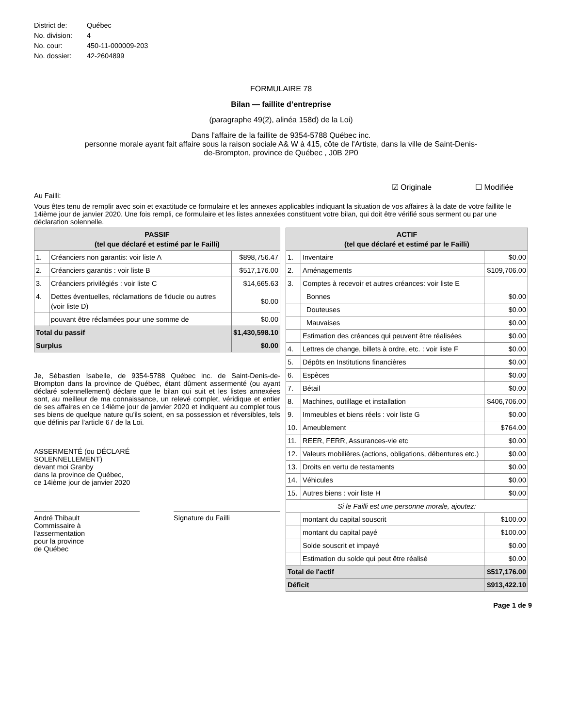| District de: | Québec |
| No. division: | 4 |
| No. cour: | 450-11-000009-203 |
| No. dossier: | 42-2604899 |
FORMULAIRE 78
Bilan — faillite d’entreprise
(paragraphe 49(2), alinéa 158d) de la Loi)
Dans l'affaire de la faillite de 9354-5788 Québec inc.
personne morale ayant fait affaire sous la raison sociale A& W à 415, côte de l'Artiste, dans la ville de Saint-Denis-
de-Brompton, province de Québec , J0B 2P0
☑ Originale ☐ Modifiée
Au Failli:
Vous êtes tenu de remplir avec soin et exactitude ce formulaire et les annexes applicables indiquant la situation de vos affaires à la date de votre faillite le 14ième jour de janvier 2020. Une fois rempli, ce formulaire et les listes annexées constituent votre bilan, qui doit être vérifié sous serment ou par une déclaration solennelle.
| PASSIF (tel que déclaré et estimé par le Failli) | | |
| --- | --- | --- |
| 1. | Créanciers non garantis: voir liste A | $898,756.47 |
| 2. | Créanciers garantis : voir liste B | $517,176.00 |
| 3. | Créanciers privilégiés : voir liste C | $14,665.63 |
| 4. | Dettes éventuelles, réclamations de fiducie ou autres (voir liste D) | $0.00 |
| | pouvant être réclamées pour une somme de | $0.00 |
| Total du passif | | $1,430,598.10 |
| Surplus | | $0.00 |
Je, Sébastien Isabelle, de 9354-5788 Québec inc. de Saint-Denis-de-Brompton dans la province de Québec, étant dûment assermenté (ou ayant déclaré solennellement) déclare que le bilan qui suit et les listes annexées sont, au meilleur de ma connaissance, un relevé complet, véridique et entier de ses affaires en ce 14ième jour de janvier 2020 et indiquent au complet tous ses biens de quelque nature qu'ils soient, en sa possession et réversibles, tels que définis par l'article 67 de la Loi.
ASSERMENTÉ (ou DÉCLARÉ
SOLENNELLEMENT)
devant moi Granby
dans la province de Québec,
ce 14ième jour de janvier 2020
André Thibault
Commissaire à
l'assermentation
pour la province
de Québec
Signature du Failli
| ACTIF (tel que déclaré et estimé par le Failli) | | |
| --- | --- | --- |
| 1. | Inventaire | $0.00 |
| 2. | Aménagements | $109,706.00 |
| 3. | Comptes à recevoir et autres créances: voir liste E | |
| | Bonnes | $0.00 |
| | Douteuses | $0.00 |
| | Mauvaises | $0.00 |
| | Estimation des créances qui peuvent être réalisées | $0.00 |
| 4. | Lettres de change, billets à ordre, etc. : voir liste F | $0.00 |
| 5. | Dépôts en Institutions financières | $0.00 |
| 6. | Espèces | $0.00 |
| 7. | Bétail | $0.00 |
| 8. | Machines, outillage et installation | $406,706.00 |
| 9. | Immeubles et biens réels : voir liste G | $0.00 |
| 10. | Ameublement | $764.00 |
| 11. | REER, FERR, Assurances-vie etc | $0.00 |
| 12. | Valeurs mobilières,(actions, obligations, débentures etc.) | $0.00 |
| 13. | Droits en vertu de testaments | $0.00 |
| 14. | Véhicules | $0.00 |
| 15. | Autres biens : voir liste H | $0.00 |
| Si le Failli est une personne morale, ajoutez: | | |
| | montant du capital souscrit | $100.00 |
| | montant du capital payé | $100.00 |
| | Solde souscrit et impayé | $0.00 |
| | Estimation du solde qui peut être réalisé | $0.00 |
| Total de l'actif | | $517,176.00 |
| Déficit | | $913,422.10 |
Page 1 de 9